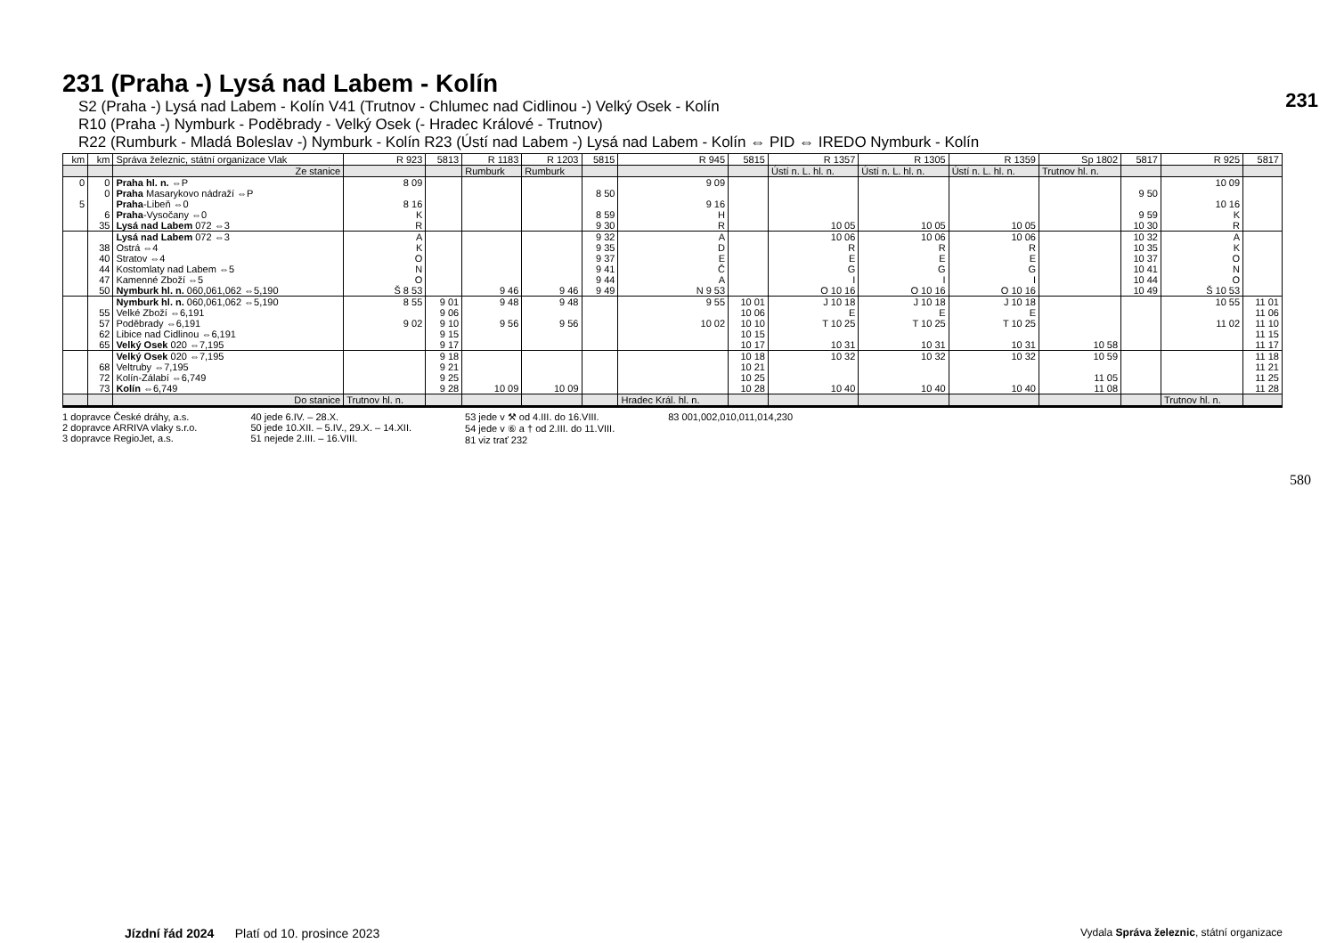231
580
231 (Praha -) Lysá nad Labem - Kolín
S2 (Praha -) Lysá nad Labem - Kolín V41 (Trutnov - Chlumec nad Cidlinou -) Velký Osek - Kolín
R10 (Praha -) Nymburk - Poděbrady - Velký Osek (- Hradec Králové - Trutnov)
R22 (Rumburk - Mladá Boleslav -) Nymburk - Kolín R23 (Ústí nad Labem -) Lysá nad Labem - Kolín ⇔ PID ⇔ IREDO Nymburk - Kolín
| km | km | Správa železnic, státní organizace Vlak | R 923 | 5813 | R 1183 | R 1203 | 5815 | R 945 | 5815 | R 1357 | R 1305 | R 1359 | Sp 1802 | 5817 | R 925 | 5817 |
| --- | --- | --- | --- | --- | --- | --- | --- | --- | --- | --- | --- | --- | --- | --- | --- | --- |
| | | Ze stanice | | | Rumburk | Rumburk | | | | Ústí n. L. hl. n. | Ústí n. L. hl. n. | Ústí n. L. hl. n. | Trutnov hl. n. | | | |
| 0 5 | 0 0 6 35 | Praha hl. n. ⇔P Praha Masarykovo nádraží ⇔P Praha -Libeň ⇔0 Praha -Vysočany ⇔0 Lysá nad Labem 072 ⇔3 | 8 09 8 16 K R | | | | 8 50 8 59 9 30 | 9 09 9 16 H R | | 10 05 | 10 05 | 10 05 | | 9 50 9 59 10 30 | 10 09 10 16 K R | |
| | 38 40 44 47 50 | Lysá nad Labem 072 ⇔3 Ostrá ⇔4 Stratov ⇔4 Kostomlaty nad Labem ⇔5 Kamenné Zboží ⇔5 Nymburk hl. n. 060,061,062 ⇔5,190 | A K O N O Š 8 53 | | 9 46 | 9 46 | 9 32 9 35 9 37 9 41 9 44 9 49 | A D E Č A N 9 53 | | 10 06 R E G I O 10 16 | 10 06 R E G I O 10 16 | 10 06 R E G I O 10 16 | | 10 32 10 35 10 37 10 41 10 44 10 49 | A K O N O Š 10 53 | |
| | 55 57 62 65 | Nymburk hl. n. 060,061,062 ⇔5,190 Velké Zboží ⇔6,191 Poděbrady ⇔6,191 Libice nad Cidlinou ⇔6,191 Velký Osek 020 ⇔7,195 | 8 55 9 02 | 9 01 9 06 9 10 9 15 9 17 | 9 48 9 56 | 9 48 9 56 | | 9 55 10 02 | 10 01 10 06 10 10 10 15 10 17 | J 10 18 E T 10 25 10 31 | J 10 18 E T 10 25 10 31 | J 10 18 E T 10 25 10 31 | 10 58 | | 10 55 11 02 | 11 01 11 06 11 10 11 15 11 17 |
| | 68 72 73 | Velký Osek 020 ⇔7,195 Veltruby ⇔7,195 Kolín-Zálabí ⇔6,749 Kolín ⇔6,749 | | 9 18 9 21 9 25 9 28 | 10 09 | 10 09 | | | 10 18 10 21 10 25 10 28 | 10 32 10 40 | 10 32 10 40 | 10 32 10 40 | 10 59 11 05 11 08 | | | 11 18 11 21 11 25 11 28 |
| | | Do stanice | Trutnov hl. n. | | | | | Hradec Král. hl. n. | | | | | | | Trutnov hl. n. | |
1 dopravce České dráhy, a.s.
2 dopravce ARRIVA vlaky s.r.o.
3 dopravce RegioJet, a.s.
40 jede 6.IV. – 28.X.
50 jede 10.XII. – 5.IV., 29.X. – 14.XII.
51 nejede 2.III. – 16.VIII.
53 jede v ⚒ od 4.III. do 16.VIII.
54 jede v ⑥ a † od 2.III. do 11.VIII.
81 viz trať 232
83 001,002,010,011,014,230
Jízdní řád 2024 Platí od 10. prosince 2023 Vydala Správa železnic, státní organizace